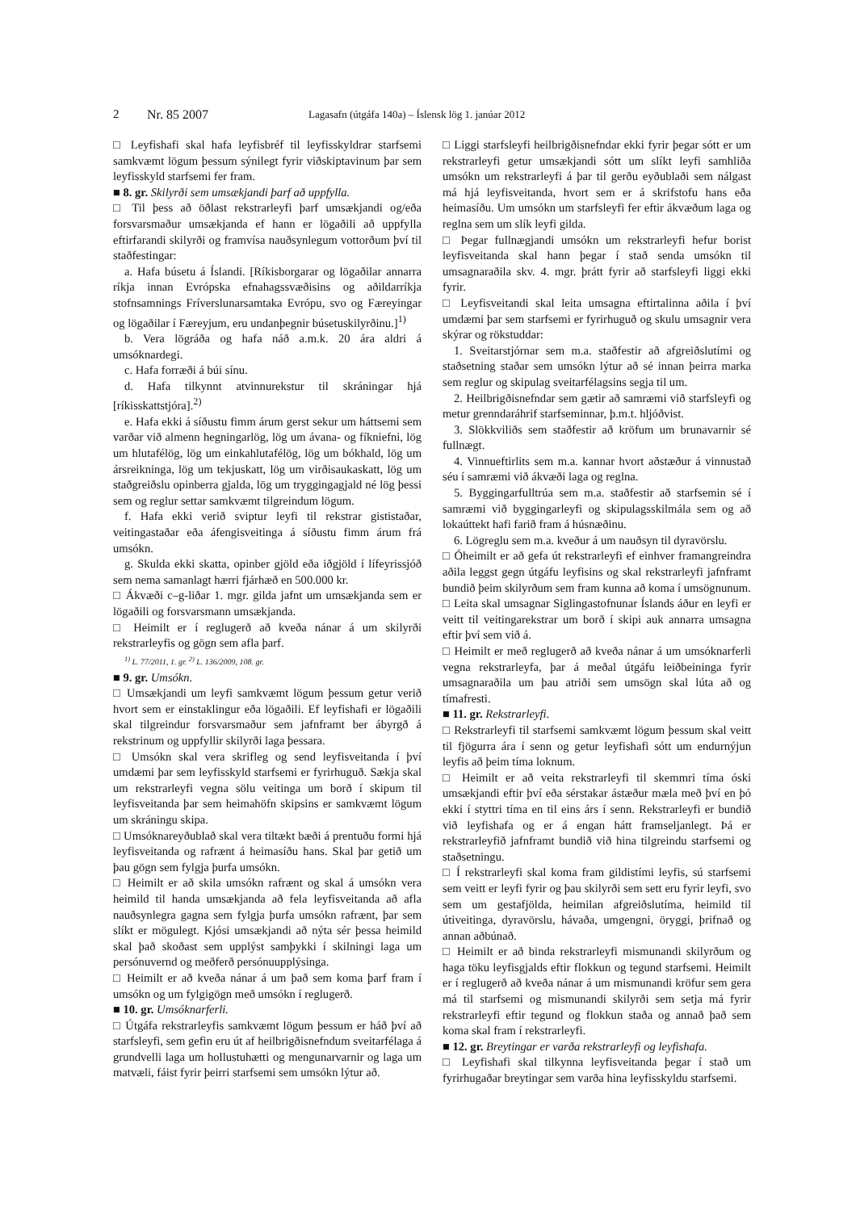2 Nr. 85 2007 Lagasafn (útgáfa 140a) – Íslensk lög 1. janúar 2012
□ Leyfishafi skal hafa leyfisbréf til leyfisskyldrar starfsemi samkvæmt lögum þessum sýnilegt fyrir viðskiptavinum þar sem leyfisskyld starfsemi fer fram.
■ 8. gr. Skilyrði sem umsækjandi þarf að uppfylla.
□ Til þess að öðlast rekstrarleyfi þarf umsækjandi og/eða forsvarsmaður umsækjanda ef hann er lögaðili að uppfylla eftirfarandi skilyrði og framvísa nauðsynlegum vottorðum því til staðfestingar:
a. Hafa búsetu á Íslandi. [Ríkisborgarar og lögaðilar annarra ríkja innan Evrópska efnahagssvæðisins og aðildarríkja stofnsamnings Fríverslunarsamtaka Evrópu, svo og Færeyingar og lögaðilar í Færeyjum, eru undanþegnir búsetuskilyrðinu.]<sup>1)</sup>
b. Vera lögráða og hafa náð a.m.k. 20 ára aldri á umsóknardegi.
c. Hafa forræði á búi sínu.
d. Hafa tilkynnt atvinnurekstur til skráningar hjá [ríkisskattstjóra].<sup>2)</sup>
e. Hafa ekki á síðustu fimm árum gerst sekur um háttsemi sem varðar við almenn hegningarlög, lög um ávana- og fíkniefni, lög um hlutafélög, lög um einkahlutafélög, lög um bókhald, lög um ársreikninga, lög um tekjuskatt, lög um virðisaukaskatt, lög um staðgreiðslu opinberra gjalda, lög um tryggingagjald né lög þessi sem og reglur settar samkvæmt tilgreindum lögum.
f. Hafa ekki verið sviptur leyfi til rekstrar gististaðar, veitingastaðar eða áfengisveitinga á síðustu fimm árum frá umsókn.
g. Skulda ekki skatta, opinber gjöld eða iðgjöld í lífeyrissjóð sem nema samanlagt hærri fjárhæð en 500.000 kr.
□ Ákvæði c–g-liðar 1. mgr. gilda jafnt um umsækjanda sem er lögaðili og forsvarsmann umsækjanda.
□ Heimilt er í reglugerð að kveða nánar á um skilyrði rekstrarleyfis og gögn sem afla þarf.
<sup>1)</sup> L. 77/2011, 1. gr. <sup>2)</sup> L. 136/2009, 108. gr.
■ 9. gr. Umsókn.
□ Umsækjandi um leyfi samkvæmt lögum þessum getur verið hvort sem er einstaklingur eða lögaðili. Ef leyfishafi er lögaðili skal tilgreindur forsvarsmaður sem jafnframt ber ábyrgð á rekstrinum og uppfyllir skilyrði laga þessara.
□ Umsókn skal vera skrifleg og send leyfisveitanda í því umdæmi þar sem leyfisskyld starfsemi er fyrirhuguð. Sækja skal um rekstrarleyfi vegna sölu veitinga um borð í skipum til leyfisveitanda þar sem heimahöfn skipsins er samkvæmt lögum um skráningu skipa.
□ Umsóknareyðublað skal vera tiltækt bæði á prentuðu formi hjá leyfisveitanda og rafrænt á heimasíðu hans. Skal þar getið um þau gögn sem fylgja þurfa umsókn.
□ Heimilt er að skila umsókn rafrænt og skal á umsókn vera heimild til handa umsækjanda að fela leyfisveitanda að afla nauðsynlegra gagna sem fylgja þurfa umsókn rafrænt, þar sem slíkt er mögulegt. Kjósi umsækjandi að nýta sér þessa heimild skal það skoðast sem upplýst samþykki í skilningi laga um persónuvernd og meðferð persónuupplýsinga.
□ Heimilt er að kveða nánar á um það sem koma þarf fram í umsókn og um fylgigögn með umsókn í reglugerð.
■ 10. gr. Umsóknarferli.
□ Útgáfa rekstrarleyfis samkvæmt lögum þessum er háð því að starfsleyfi, sem gefin eru út af heilbrigðisnefndum sveitarfélaga á grundvelli laga um hollustuhætti og mengunarvarnir og laga um matvæli, fáist fyrir þeirri starfsemi sem umsókn lýtur að.
□ Liggi starfsleyfi heilbrigðisnefndar ekki fyrir þegar sótt er um rekstrarleyfi getur umsækjandi sótt um slíkt leyfi samhliða umsókn um rekstrarleyfi á þar til gerðu eyðublaði sem nálgast má hjá leyfisveitanda, hvort sem er á skrifstofu hans eða heimasíðu. Um umsókn um starfsleyfi fer eftir ákvæðum laga og reglna sem um slík leyfi gilda.
□ Þegar fullnægjandi umsókn um rekstrarleyfi hefur borist leyfisveitanda skal hann þegar í stað senda umsókn til umsagnaraðila skv. 4. mgr. þrátt fyrir að starfsleyfi liggi ekki fyrir.
□ Leyfisveitandi skal leita umsagna eftirtalinna aðila í því umdæmi þar sem starfsemi er fyrirhuguð og skulu umsagnir vera skýrar og rökstuddar:
1. Sveitarstjórnar sem m.a. staðfestir að afgreiðslutími og staðsetning staðar sem umsókn lýtur að sé innan þeirra marka sem reglur og skipulag sveitarfélagsins segja til um.
2. Heilbrigðisnefndar sem gætir að samræmi við starfsleyfi og metur grenndaráhrif starfseminnar, þ.m.t. hljóðvist.
3. Slökkviliðs sem staðfestir að kröfum um brunavarnir sé fullnægt.
4. Vinnueftirlits sem m.a. kannar hvort aðstæður á vinnustað séu í samræmi við ákvæði laga og reglna.
5. Byggingarfulltrúa sem m.a. staðfestir að starfsemin sé í samræmi við byggingarleyfi og skipulagsskilmála sem og að lokaúttekt hafi farið fram á húsnæðinu.
6. Lögreglu sem m.a. kveður á um nauðsyn til dyravörslu.
□ Óheimilt er að gefa út rekstrarleyfi ef einhver framangreindra aðila leggst gegn útgáfu leyfisins og skal rekstrarleyfi jafnframt bundið þeim skilyrðum sem fram kunna að koma í umsögnunum.
□ Leita skal umsagnar Siglingastofnunar Íslands áður en leyfi er veitt til veitingarekstrar um borð í skipi auk annarra umsagna eftir því sem við á.
□ Heimilt er með reglugerð að kveða nánar á um umsóknarferli vegna rekstrarleyfa, þar á meðal útgáfu leiðbeininga fyrir umsagnaraðila um þau atriði sem umsögn skal lúta að og tímafresti.
■ 11. gr. Rekstrarleyfi.
□ Rekstrarleyfi til starfsemi samkvæmt lögum þessum skal veitt til fjögurra ára í senn og getur leyfishafi sótt um endurnýjun leyfis að þeim tíma loknum.
□ Heimilt er að veita rekstrarleyfi til skemmri tíma óski umsækjandi eftir því eða sérstakar ástæður mæla með því en þó ekki í styttri tíma en til eins árs í senn. Rekstrarleyfi er bundið við leyfishafa og er á engan hátt framseljanlegt. Þá er rekstrarleyfið jafnframt bundið við hina tilgreindu starfsemi og staðsetningu.
□ Í rekstrarleyfi skal koma fram gildistími leyfis, sú starfsemi sem veitt er leyfi fyrir og þau skilyrði sem sett eru fyrir leyfi, svo sem um gestafjölda, heimilan afgreiðslutíma, heimild til útiveitinga, dyravörslu, hávaða, umgengni, öryggi, þrifnað og annan aðbúnað.
□ Heimilt er að binda rekstrarleyfi mismunandi skilyrðum og haga töku leyfisgjalds eftir flokkun og tegund starfsemi. Heimilt er í reglugerð að kveða nánar á um mismunandi kröfur sem gera má til starfsemi og mismunandi skilyrði sem setja má fyrir rekstrarleyfi eftir tegund og flokkun staða og annað það sem koma skal fram í rekstrarleyfi.
■ 12. gr. Breytingar er varða rekstrarleyfi og leyfishafa.
□ Leyfishafi skal tilkynna leyfisveitanda þegar í stað um fyrirhugaðar breytingar sem varða hina leyfisskyldu starfsemi.